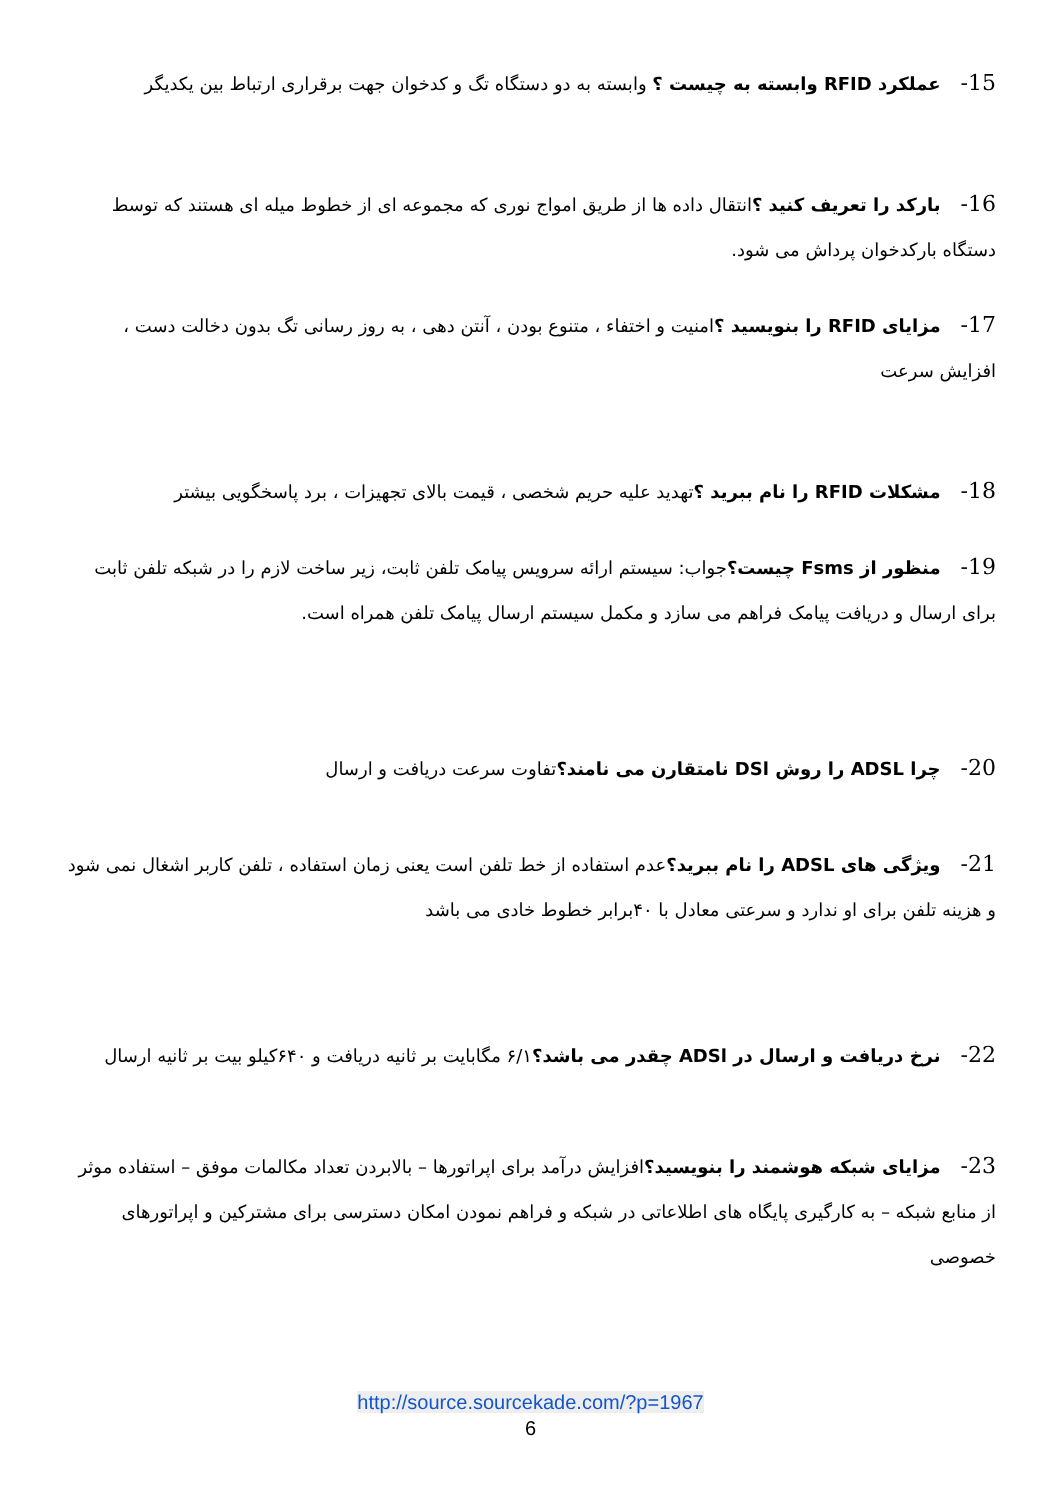15-عملکرد RFID وابسته به چیست ؟ وابسته به دو دستگاه تگ و کدخوان جهت برقراری ارتباط بین یکدیگر
16-بارکد را تعریف کنید ؟انتقال داده ها از طریق امواج نوری که مجموعه ای از خطوط میله ای هستند که توسط دستگاه بارکدخوان پرداش می شود.
17-مزایای RFID را بنویسید ؟امنیت و اختفاء ، متنوع بودن ، آنتن دهی ، به روز رسانی تگ بدون دخالت دست ، افزایش سرعت
18-مشکلات RFID را نام ببرید ؟تهدید علیه حریم شخصی ، قیمت بالای تجهیزات ، برد پاسخگویی بیشتر
19-منظور از Fsms چیست؟جواب: سیستم ارائه سرویس پیامک تلفن ثابت، زیر ساخت لازم را در شبکه تلفن ثابت برای ارسال و دریافت پیامک فراهم می سازد و مکمل سیستم ارسال پیامک تلفن همراه است.
20-چرا ADSL را روش DSl نامتقارن می نامند؟تفاوت سرعت دریافت و ارسال
21-ویژگی های ADSL را نام ببرید؟عدم استفاده از خط تلفن است یعنی زمان استفاده ، تلفن کاربر اشغال نمی شود و هزینه تلفن برای او ندارد و سرعتی معادل با ۴۰برابر خطوط خادی می باشد
22-نرخ دریافت و ارسال در ADSl چقدر می باشد؟۶/۱ مگابایت بر ثانیه دریافت و ۶۴۰کیلو بیت بر ثانیه ارسال
23-مزایای شبکه هوشمند را بنویسید؟افزایش درآمد برای اپراتورها – بالابردن تعداد مکالمات موفق – استفاده موثر از منابع شبکه – به کارگیری پایگاه های اطلاعاتی در شبکه و فراهم نمودن امکان دسترسی برای مشترکین و اپراتورهای خصوصی
http://source.sourcekade.com/?p=1967
6